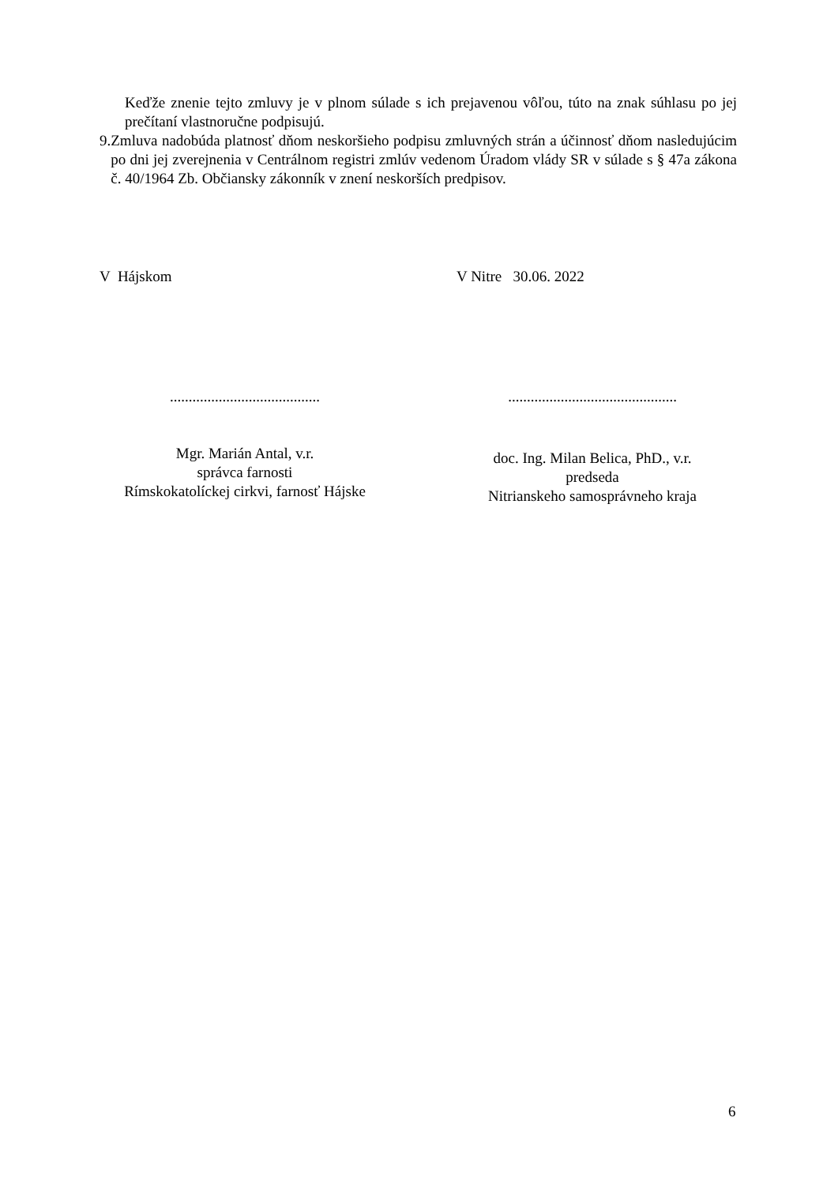Keďže znenie tejto zmluvy je v plnom súlade s ich prejavenou vôľou, túto na znak súhlasu po jej prečítaní vlastnoručne podpisujú.
9. Zmluva nadobúda platnosť dňom neskoršieho podpisu zmluvných strán a účinnosť dňom nasledujúcim po dni jej zverejnenia v Centrálnom registri zmlúv vedenom Úradom vlády SR v súlade s § 47a zákona č. 40/1964 Zb. Občiansky zákonník v znení neskorších predpisov.
V Hájskom V Nitre 30.06. 2022
........................................
Mgr. Marián Antal, v.r.
správca farnosti
Rímskokatolíckej cirkvi, farnosť Hájske
.............................................
doc. Ing. Milan Belica, PhD., v.r.
predseda
Nitrianskeho samosprávneho kraja
6